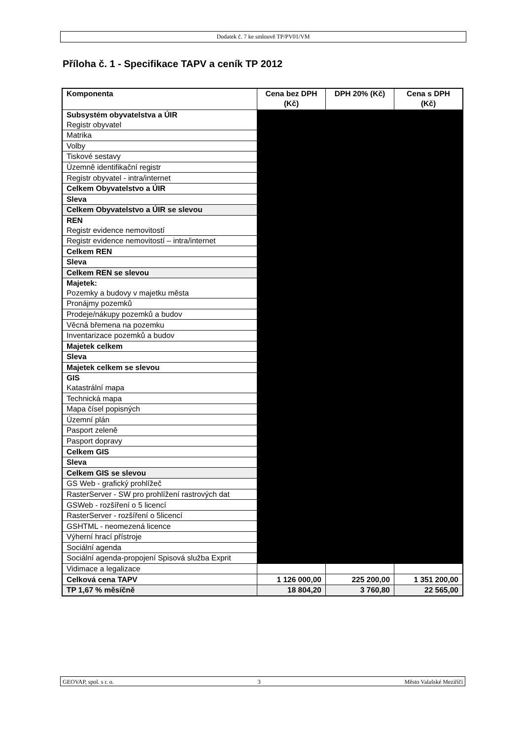Dodatek č. 7 ke smlouvě TP/PV01/VM
Příloha č. 1 - Specifikace TAPV a ceník TP 2012
| Komponenta | Cena bez DPH (Kč) | DPH 20% (Kč) | Cena s DPH (Kč) |
| --- | --- | --- | --- |
| Subsystém obyvatelstva a ÚIR Registr obyvatel | | | |
| Matrika | | | |
| Volby | | | |
| Tiskové sestavy | | | |
| Územně identifikační registr | | | |
| Registr obyvatel - intra/internet | | | |
| Celkem Obyvatelstvo a ÚIR | | | |
| Sleva | | | |
| Celkem Obyvatelstvo a ÚIR se slevou | | | |
| REN Registr evidence nemovitostí | | | |
| Registr evidence nemovitostí – intra/internet | | | |
| Celkem REN | | | |
| Sleva | | | |
| Celkem REN se slevou | | | |
| Majetek: Pozemky a budovy v majetku města | | | |
| Pronájmy pozemků | | | |
| Prodeje/nákupy pozemků a budov | | | |
| Věcná břemena na pozemku | | | |
| Inventarizace pozemků a budov | | | |
| Majetek celkem | | | |
| Sleva | | | |
| Majetek celkem se slevou | | | |
| GIS Katastrální mapa | | | |
| Technická mapa | | | |
| Mapa čísel popisných | | | |
| Územní plán | | | |
| Pasport zeleně | | | |
| Pasport dopravy | | | |
| Celkem GIS | | | |
| Sleva | | | |
| Celkem GIS se slevou | | | |
| GS Web - grafický prohlížeč | | | |
| RasterServer - SW pro prohlížení rastrových dat | | | |
| GSWeb - rozšíření o 5 licencí | | | |
| RasterServer - rozšíření o 5licencí | | | |
| GSHTML - neomezená licence | | | |
| Výherní hrací přístroje | | | |
| Sociální agenda | | | |
| Sociální agenda-propojení Spisová služba Exprit | | | |
| Vidimace a legalizace | | | |
| Celková cena TAPV | 1 126 000,00 | 225 200,00 | 1 351 200,00 |
| TP 1,67 % měsíčně | 18 804,20 | 3 760,80 | 22 565,00 |
GEOVAP, spol. s r. o. 3 Město Valašské Meziříčí